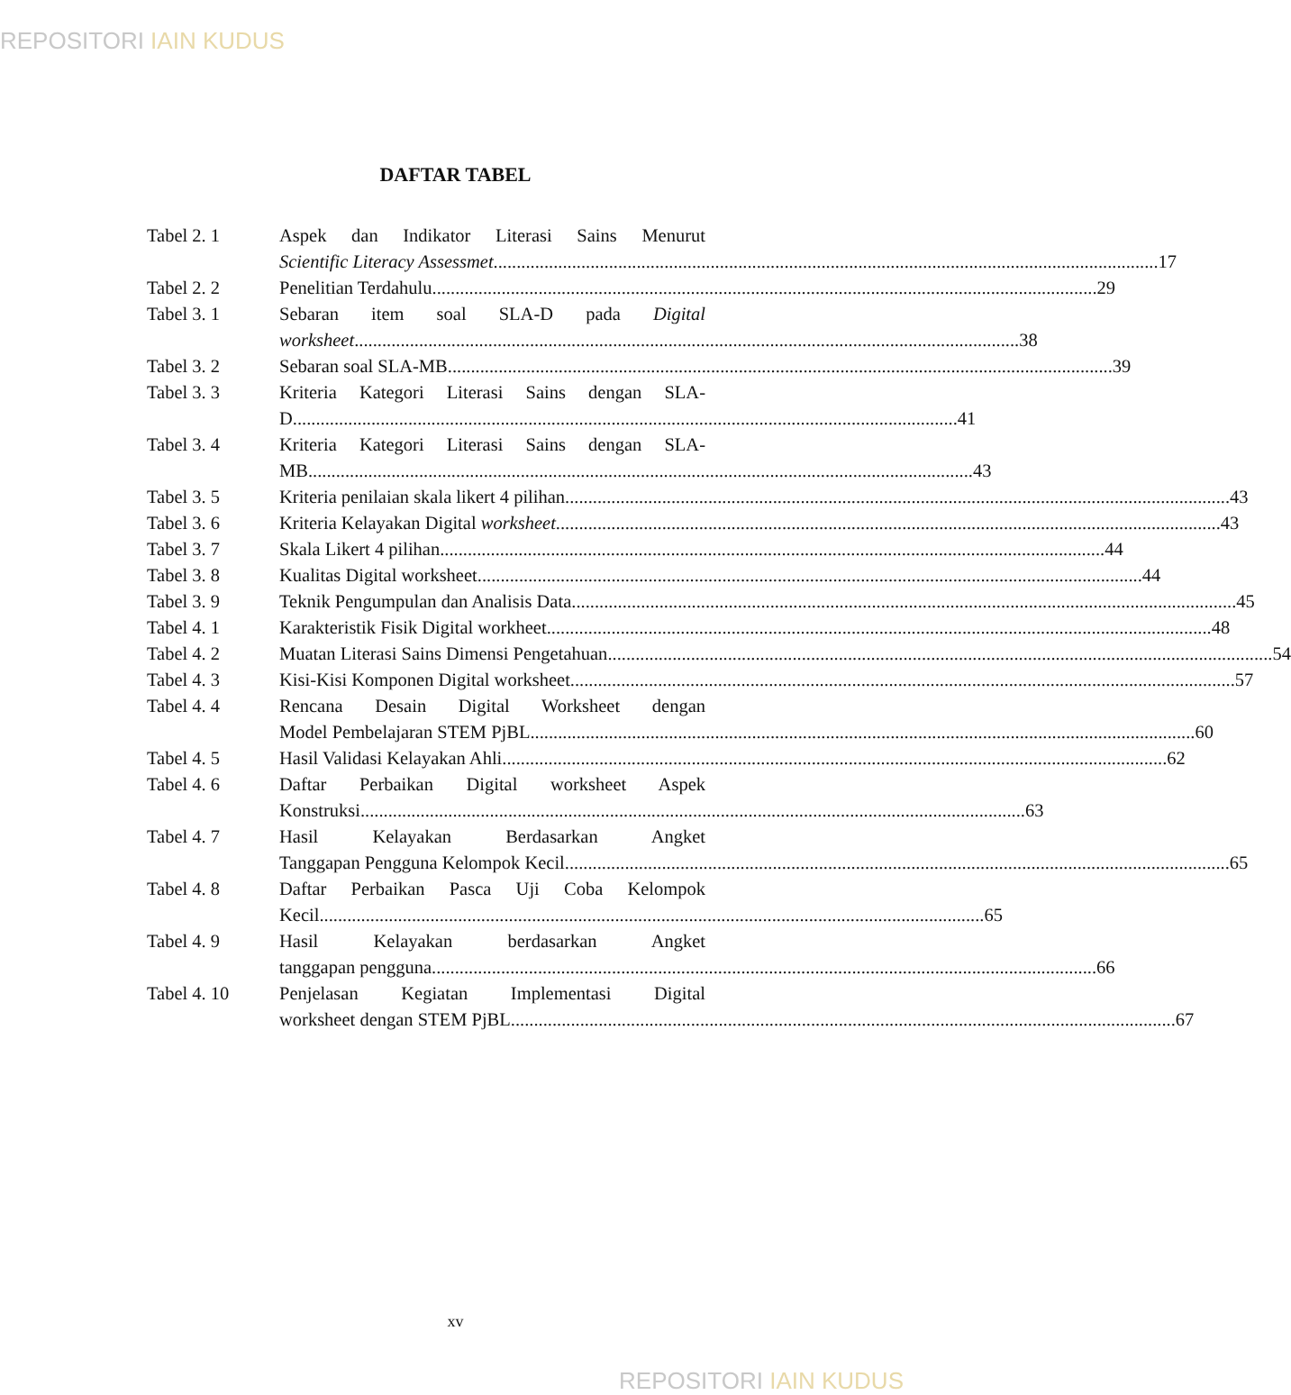REPOSITORI IAIN KUDUS
DAFTAR TABEL
Tabel 2. 1 Aspek dan Indikator Literasi Sains Menurut
Scientific Literacy Assessmet 17
Tabel 2. 2 Penelitian Terdahulu 29
Tabel 3. 1 Sebaran item soal SLA-D pada Digital
worksheet 38
Tabel 3. 2 Sebaran soal SLA-MB 39
Tabel 3. 3 Kriteria Kategori Literasi Sains dengan SLA-
D 41
Tabel 3. 4 Kriteria Kategori Literasi Sains dengan SLA-
MB 43
Tabel 3. 5 Kriteria penilaian skala likert 4 pilihan 43
Tabel 3. 6 Kriteria Kelayakan Digital worksheet 43
Tabel 3. 7 Skala Likert 4 pilihan 44
Tabel 3. 8 Kualitas Digital worksheet 44
Tabel 3. 9 Teknik Pengumpulan dan Analisis Data 45
Tabel 4. 1 Karakteristik Fisik Digital workheet 48
Tabel 4. 2 Muatan Literasi Sains Dimensi Pengetahuan 54
Tabel 4. 3 Kisi-Kisi Komponen Digital worksheet 57
Tabel 4. 4 Rencana Desain Digital Worksheet dengan
Model Pembelajaran STEM PjBL 60
Tabel 4. 5 Hasil Validasi Kelayakan Ahli 62
Tabel 4. 6 Daftar Perbaikan Digital worksheet Aspek
Konstruksi 63
Tabel 4. 7 Hasil Kelayakan Berdasarkan Angket
Tanggapan Pengguna Kelompok Kecil 65
Tabel 4. 8 Daftar Perbaikan Pasca Uji Coba Kelompok
Kecil 65
Tabel 4. 9 Hasil Kelayakan berdasarkan Angket
tanggapan pengguna 66
Tabel 4. 10 Penjelasan Kegiatan Implementasi Digital
worksheet dengan STEM PjBL 67
xv
REPOSITORI IAIN KUDUS